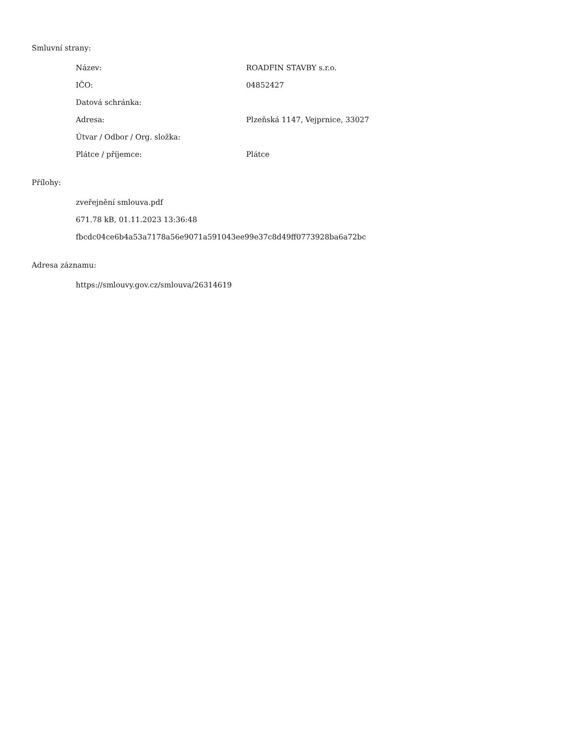Smluvní strany:
| Název: | ROADFIN STAVBY s.r.o. |
| IČO: | 04852427 |
| Datová schránka: | |
| Adresa: | Plzeňská 1147, Vejprnice, 33027 |
| Útvar / Odbor / Org. složka: | |
| Plátce / příjemce: | Plátce |
Přílohy:
zveřejnění smlouva.pdf
671.78 kB, 01.11.2023 13:36:48
fbcdc04ce6b4a53a7178a56e9071a591043ee99e37c8d49ff0773928ba6a72bc
Adresa záznamu:
https://smlouvy.gov.cz/smlouva/26314619